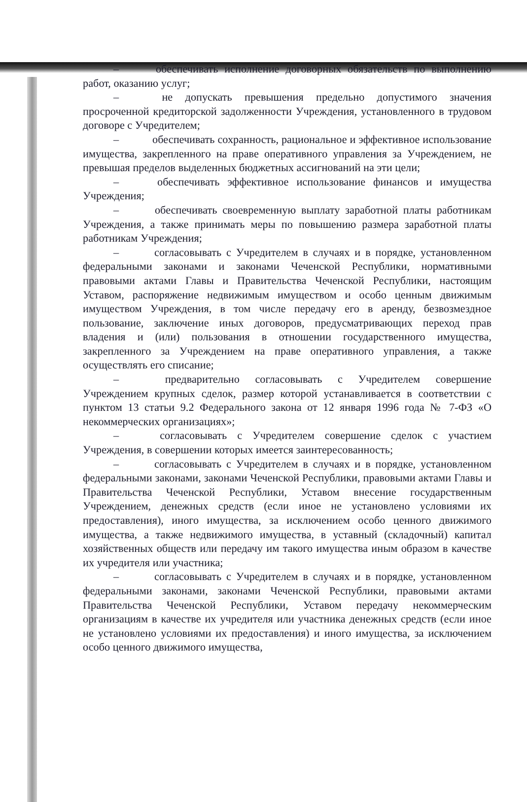– обеспечивать исполнение договорных обязательств по выполнению работ, оказанию услуг;
– не допускать превышения предельно допустимого значения просроченной кредиторской задолженности Учреждения, установленного в трудовом договоре с Учредителем;
– обеспечивать сохранность, рациональное и эффективное использование имущества, закрепленного на праве оперативного управления за Учреждением, не превышая пределов выделенных бюджетных ассигнований на эти цели;
– обеспечивать эффективное использование финансов и имущества Учреждения;
– обеспечивать своевременную выплату заработной платы работникам Учреждения, а также принимать меры по повышению размера заработной платы работникам Учреждения;
– согласовывать с Учредителем в случаях и в порядке, установленном федеральными законами и законами Чеченской Республики, нормативными правовыми актами Главы и Правительства Чеченской Республики, настоящим Уставом, распоряжение недвижимым имуществом и особо ценным движимым имуществом Учреждения, в том числе передачу его в аренду, безвозмездное пользование, заключение иных договоров, предусматривающих переход прав владения и (или) пользования в отношении государственного имущества, закрепленного за Учреждением на праве оперативного управления, а также осуществлять его списание;
– предварительно согласовывать с Учредителем совершение Учреждением крупных сделок, размер которой устанавливается в соответствии с пунктом 13 статьи 9.2 Федерального закона от 12 января 1996 года № 7-ФЗ «О некоммерческих организациях»;
– согласовывать с Учредителем совершение сделок с участием Учреждения, в совершении которых имеется заинтересованность;
– согласовывать с Учредителем в случаях и в порядке, установленном федеральными законами, законами Чеченской Республики, правовыми актами Главы и Правительства Чеченской Республики, Уставом внесение государственным Учреждением, денежных средств (если иное не установлено условиями их предоставления), иного имущества, за исключением особо ценного движимого имущества, а также недвижимого имущества, в уставный (складочный) капитал хозяйственных обществ или передачу им такого имущества иным образом в качестве их учредителя или участника;
– согласовывать с Учредителем в случаях и в порядке, установленном федеральными законами, законами Чеченской Республики, правовыми актами Правительства Чеченской Республики, Уставом передачу некоммерческим организациям в качестве их учредителя или участника денежных средств (если иное не установлено условиями их предоставления) и иного имущества, за исключением особо ценного движимого имущества,